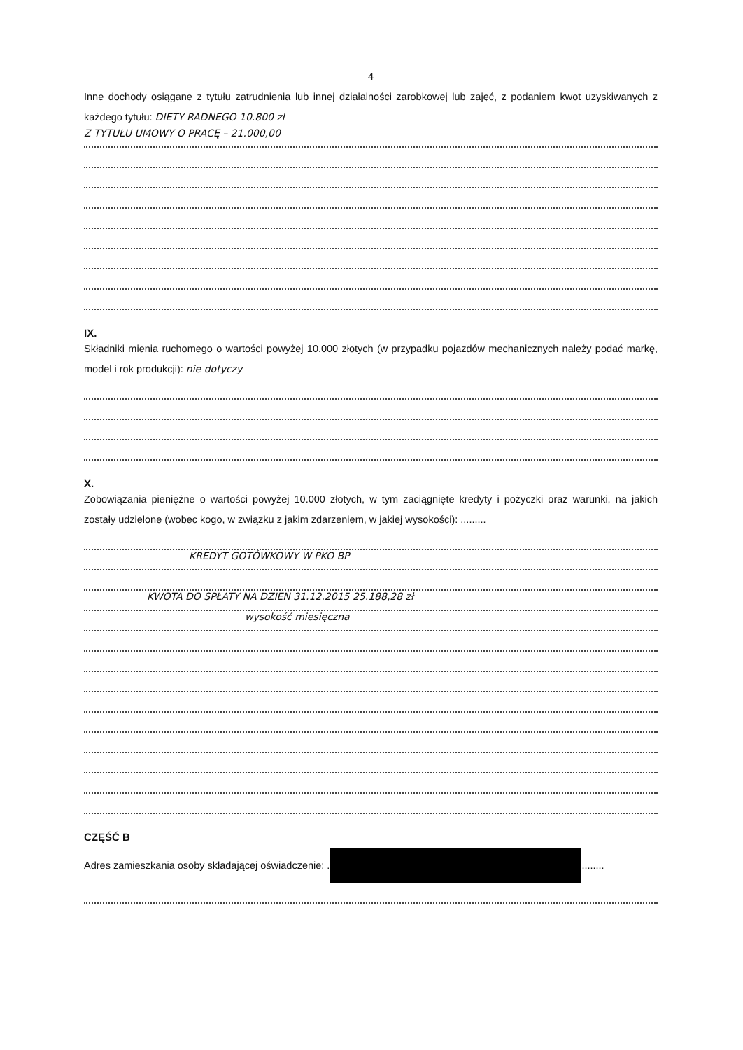4
Inne dochody osiągane z tytułu zatrudnienia lub innej działalności zarobkowej lub zajęć, z podaniem kwot uzyskiwanych z każdego tytułu: DIETY RADNEGO 10.800 zł
Z TYTUŁU UMOWY O PRACĘ – 21.000,00
IX.
Składniki mienia ruchomego o wartości powyżej 10.000 złotych (w przypadku pojazdów mechanicznych należy podać markę, model i rok produkcji): nie dotyczy
X.
Zobowiązania pieniężne o wartości powyżej 10.000 złotych, w tym zaciągnięte kredyty i pożyczki oraz warunki, na jakich zostały udzielone (wobec kogo, w związku z jakim zdarzeniem, w jakiej wysokości): .........
KREDYT GOTÓWKOWY W PKO BP
KWOTA DO SPŁATY NA DZIEŃ 31.12.2015 25.188,28 zł
wysokość miesięczna
CZĘŚĆ B
Adres zamieszkania osoby składającej oświadczenie: . ........